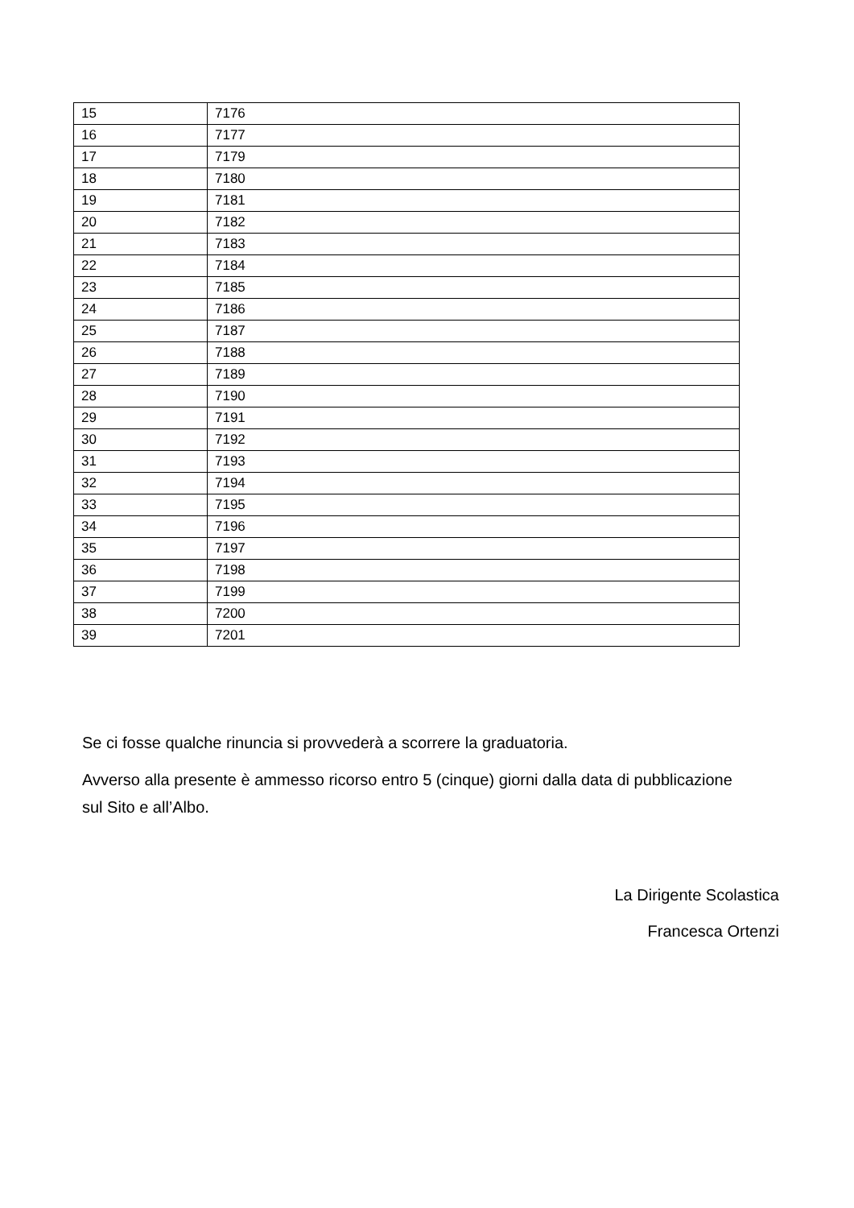| 15 | 7176 |
| 16 | 7177 |
| 17 | 7179 |
| 18 | 7180 |
| 19 | 7181 |
| 20 | 7182 |
| 21 | 7183 |
| 22 | 7184 |
| 23 | 7185 |
| 24 | 7186 |
| 25 | 7187 |
| 26 | 7188 |
| 27 | 7189 |
| 28 | 7190 |
| 29 | 7191 |
| 30 | 7192 |
| 31 | 7193 |
| 32 | 7194 |
| 33 | 7195 |
| 34 | 7196 |
| 35 | 7197 |
| 36 | 7198 |
| 37 | 7199 |
| 38 | 7200 |
| 39 | 7201 |
Se ci fosse qualche rinuncia si provvederà a scorrere la graduatoria.
Avverso alla presente è ammesso ricorso entro 5 (cinque) giorni dalla data di pubblicazione sul Sito e all’Albo.
La Dirigente Scolastica
Francesca Ortenzi